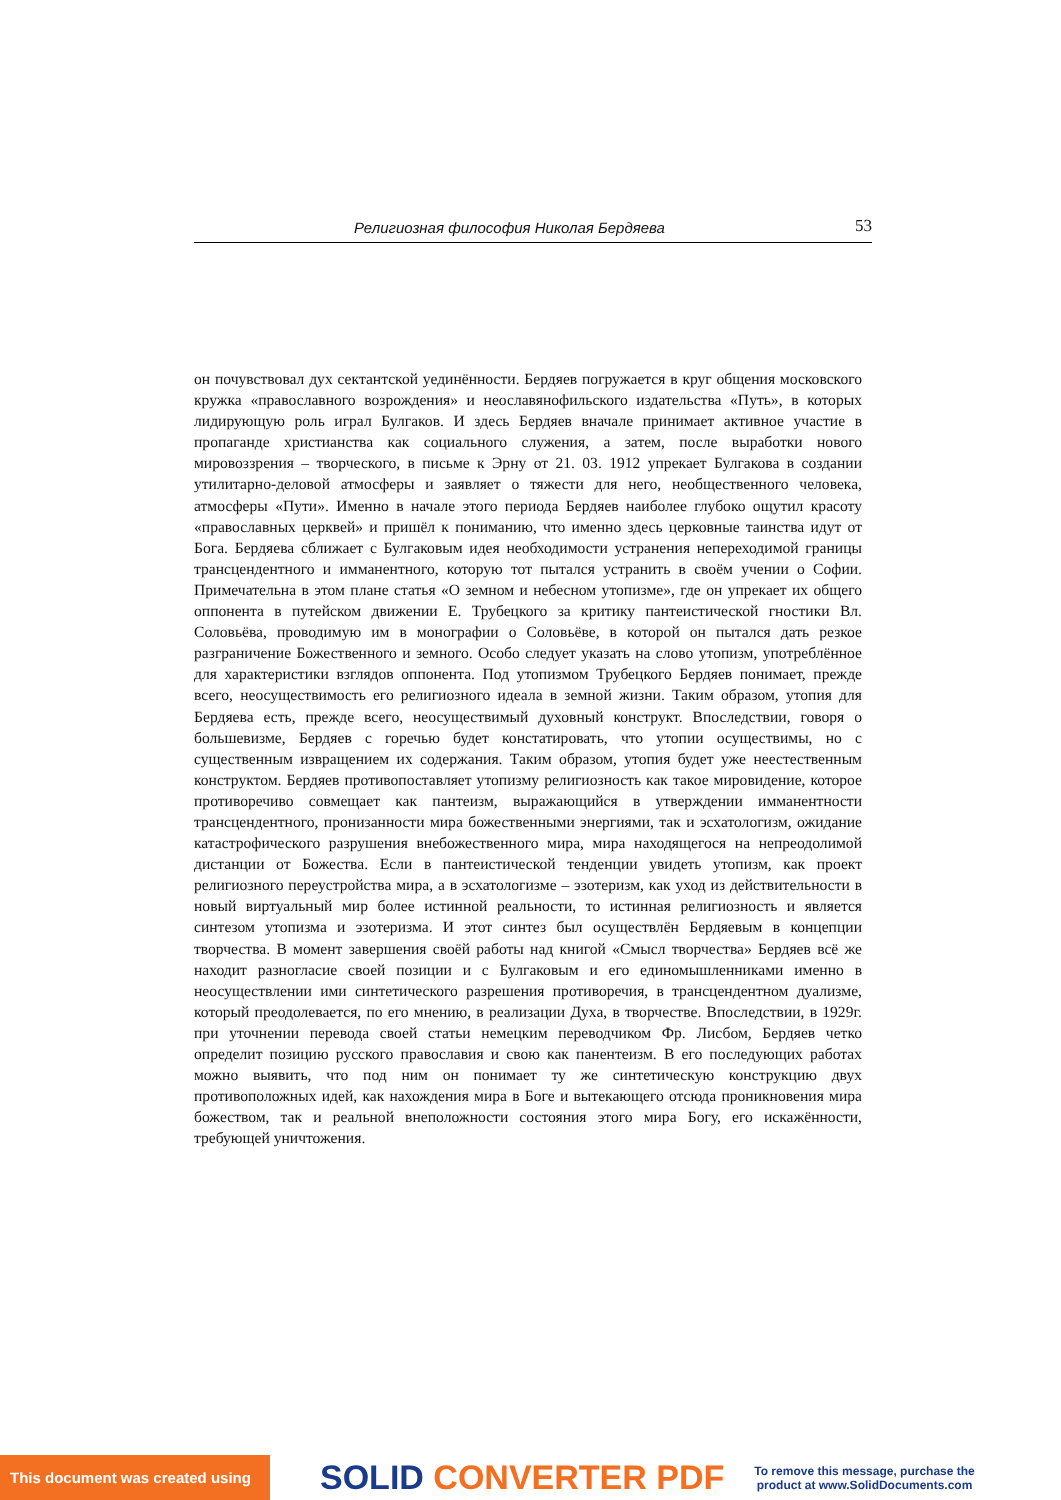Религиозная философия Николая Бердяева 53
он почувствовал дух сектантской уединённости. Бердяев погружается в круг общения московского кружка «православного возрождения» и неославянофильского издательства «Путь», в которых лидирующую роль играл Булгаков. И здесь Бердяев вначале принимает активное участие в пропаганде христианства как социального служения, а затем, после выработки нового мировоззрения – творческого, в письме к Эрну от 21. 03. 1912 упрекает Булгакова в создании утилитарно-деловой атмосферы и заявляет о тяжести для него, необщественного человека, атмосферы «Пути». Именно в начале этого периода Бердяев наиболее глубоко ощутил красоту «православных церквей» и пришёл к пониманию, что именно здесь церковные таинства идут от Бога. Бердяева сближает с Булгаковым идея необходимости устранения непереходимой границы трансцендентного и имманентного, которую тот пытался устранить в своём учении о Софии. Примечательна в этом плане статья «О земном и небесном утопизме», где он упрекает их общего оппонента в путейском движении Е. Трубецкого за критику пантеистической гностики Вл. Соловьёва, проводимую им в монографии о Соловьёве, в которой он пытался дать резкое разграничение Божественного и земного. Особо следует указать на слово утопизм, употреблённое для характеристики взглядов оппонента. Под утопизмом Трубецкого Бердяев понимает, прежде всего, неосуществимость его религиозного идеала в земной жизни. Таким образом, утопия для Бердяева есть, прежде всего, неосуществимый духовный конструкт. Впоследствии, говоря о большевизме, Бердяев с горечью будет констатировать, что утопии осуществимы, но с существенным извращением их содержания. Таким образом, утопия будет уже неестественным конструктом. Бердяев противопоставляет утопизму религиозность как такое мировидение, которое противоречиво совмещает как пантеизм, выражающийся в утверждении имманентности трансцендентного, пронизанности мира божественными энергиями, так и эсхатологизм, ожидание катастрофического разрушения внебожественного мира, мира находящегося на непреодолимой дистанции от Божества. Если в пантеистической тенденции увидеть утопизм, как проект религиозного переустройства мира, а в эсхатологизме – эзотеризм, как уход из действительности в новый виртуальный мир более истинной реальности, то истинная религиозность и является синтезом утопизма и эзотеризма. И этот синтез был осуществлён Бердяевым в концепции творчества. В момент завершения своёй работы над книгой «Смысл творчества» Бердяев всё же находит разногласие своей позиции и с Булгаковым и его единомышленниками именно в неосуществлении ими синтетического разрешения противоречия, в трансцендентном дуализме, который преодолевается, по его мнению, в реализации Духа, в творчестве. Впоследствии, в 1929г. при уточнении перевода своей статьи немецким переводчиком Фр. Лисбом, Бердяев четко определит позицию русского православия и свою как панентеизм. В его последующих работах можно выявить, что под ним он понимает ту же синтетическую конструкцию двух противоположных идей, как нахождения мира в Боге и вытекающего отсюда проникновения мира божеством, так и реальной внеположности состояния этого мира Богу, его искажённости, требующей уничтожения.
This document was created using
SOLID CONVERTER PDF
To remove this message, purchase the
product at www.SolidDocuments.com